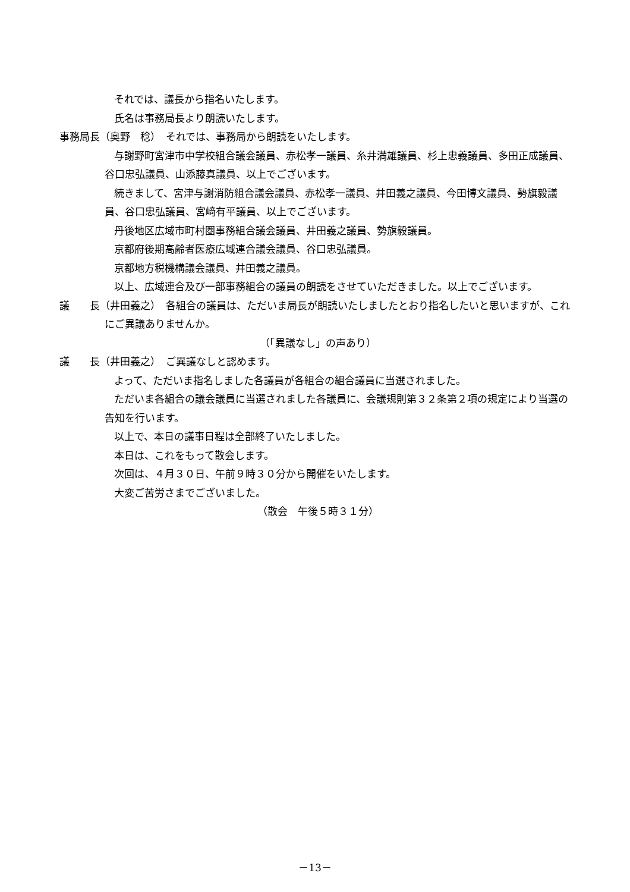それでは、議長から指名いたします。
氏名は事務局長より朗読いたします。
事務局長（奥野　稔）　それでは、事務局から朗読をいたします。
与謝野町宮津市中学校組合議会議員、赤松孝一議員、糸井満雄議員、杉上忠義議員、多田正成議員、谷口忠弘議員、山添藤真議員、以上でございます。
続きまして、宮津与謝消防組合議会議員、赤松孝一議員、井田義之議員、今田博文議員、勢旗毅議員、谷口忠弘議員、宮﨑有平議員、以上でございます。
丹後地区広域市町村圏事務組合議会議員、井田義之議員、勢旗毅議員。
京都府後期高齢者医療広域連合議会議員、谷口忠弘議員。
京都地方税機構議会議員、井田義之議員。
以上、広域連合及び一部事務組合の議員の朗読をさせていただきました。以上でございます。
議　　長（井田義之）　各組合の議員は、ただいま局長が朗読いたしましたとおり指名したいと思いますが、これにご異議ありませんか。
（「異議なし」の声あり）
議　　長（井田義之）　ご異議なしと認めます。
よって、ただいま指名しました各議員が各組合の組合議員に当選されました。
ただいま各組合の議会議員に当選されました各議員に、会議規則第３２条第２項の規定により当選の告知を行います。
以上で、本日の議事日程は全部終了いたしました。
本日は、これをもって散会します。
次回は、４月３０日、午前９時３０分から開催をいたします。
大変ご苦労さまでございました。
（散会　午後５時３１分）
－13－